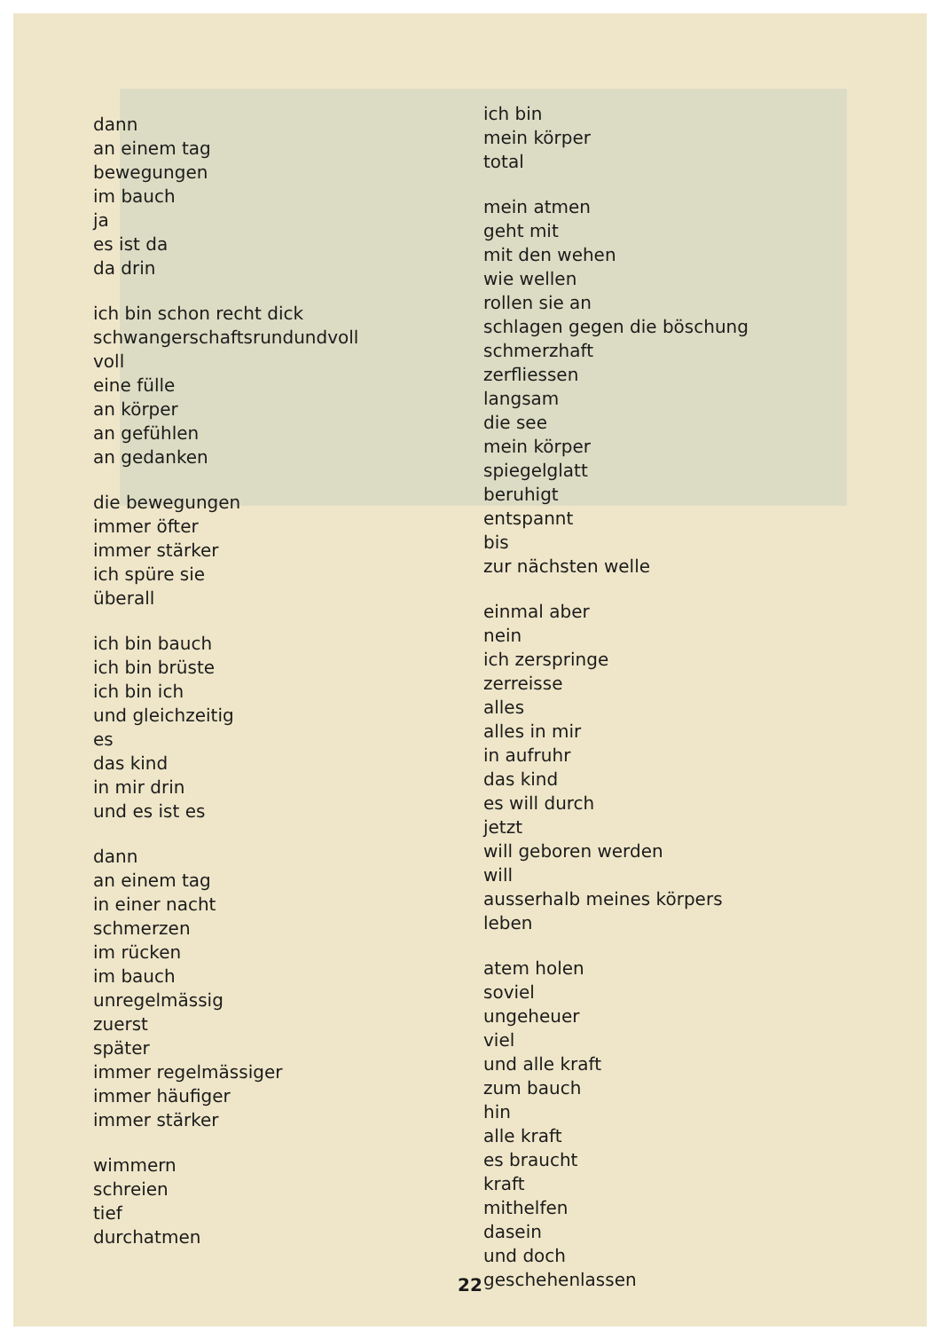dann
an einem tag
bewegungen
im bauch
ja
es ist da
da drin
ich bin schon recht dick
schwangerschaftsrundundvoll
voll
eine fülle
an körper
an gefühlen
an gedanken
die bewegungen
immer öfter
immer stärker
ich spüre sie
überall
ich bin bauch
ich bin brüste
ich bin ich
und gleichzeitig
es
das kind
in mir drin
und es ist es
dann
an einem tag
in einer nacht
schmerzen
im rücken
im bauch
unregelmässig
zuerst
später
immer regelmässiger
immer häufiger
immer stärker
wimmern
schreien
tief
durchatmen
ich bin
mein körper
total
mein atmen
geht mit
mit den wehen
wie wellen
rollen sie an
schlagen gegen die böschung
schmerzhaft
zerfliessen
langsam
die see
mein körper
spiegelglatt
beruhigt
entspannt
bis
zur nächsten welle
einmal aber
nein
ich zerspringe
zerreisse
alles
alles in mir
in aufruhr
das kind
es will durch
jetzt
will geboren werden
will
ausserhalb meines körpers
leben
atem holen
soviel
ungeheuer
viel
und alle kraft
zum bauch
hin
alle kraft
es braucht
kraft
mithelfen
dasein
und doch
geschehenlassen
22